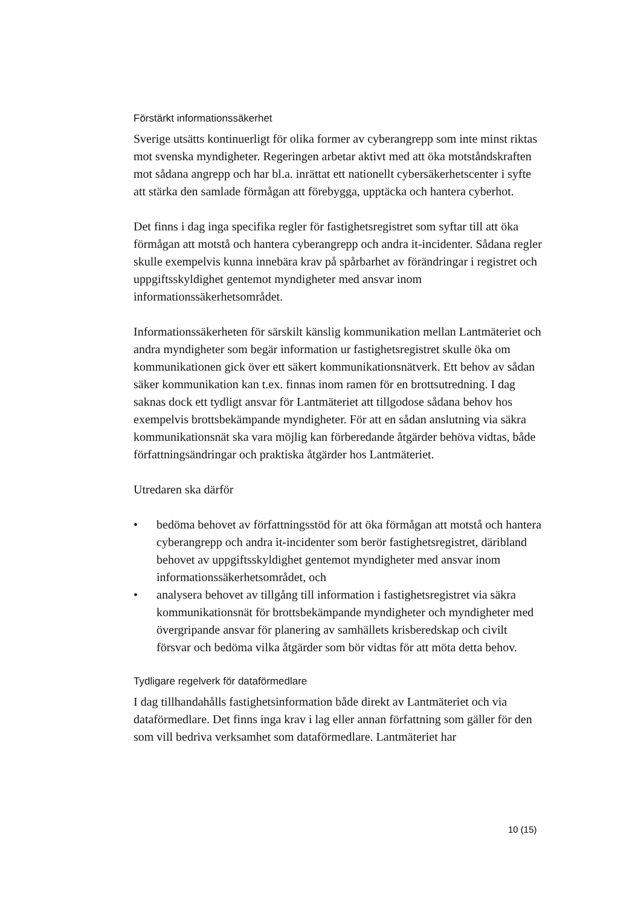Förstärkt informationssäkerhet
Sverige utsätts kontinuerligt för olika former av cyberangrepp som inte minst riktas mot svenska myndigheter. Regeringen arbetar aktivt med att öka motståndskraften mot sådana angrepp och har bl.a. inrättat ett nationellt cybersäkerhetscenter i syfte att stärka den samlade förmågan att förebygga, upptäcka och hantera cyberhot.
Det finns i dag inga specifika regler för fastighetsregistret som syftar till att öka förmågan att motstå och hantera cyberangrepp och andra it-incidenter. Sådana regler skulle exempelvis kunna innebära krav på spårbarhet av förändringar i registret och uppgiftsskyldighet gentemot myndigheter med ansvar inom informationssäkerhetsområdet.
Informationssäkerheten för särskilt känslig kommunikation mellan Lantmäteriet och andra myndigheter som begär information ur fastighetsregistret skulle öka om kommunikationen gick över ett säkert kommunikationsnätverk. Ett behov av sådan säker kommunikation kan t.ex. finnas inom ramen för en brottsutredning. I dag saknas dock ett tydligt ansvar för Lantmäteriet att tillgodose sådana behov hos exempelvis brottsbekämpande myndigheter. För att en sådan anslutning via säkra kommunikationsnät ska vara möjlig kan förberedande åtgärder behöva vidtas, både författningsändringar och praktiska åtgärder hos Lantmäteriet.
Utredaren ska därför
• bedöma behovet av författningsstöd för att öka förmågan att motstå och hantera cyberangrepp och andra it-incidenter som berör fastighetsregistret, däribland behovet av uppgiftsskyldighet gentemot myndigheter med ansvar inom informationssäkerhetsområdet, och
• analysera behovet av tillgång till information i fastighetsregistret via säkra kommunikationsnät för brottsbekämpande myndigheter och myndigheter med övergripande ansvar för planering av samhällets krisberedskap och civilt försvar och bedöma vilka åtgärder som bör vidtas för att möta detta behov.
Tydligare regelverk för dataförmedlare
I dag tillhandahålls fastighetsinformation både direkt av Lantmäteriet och via dataförmedlare. Det finns inga krav i lag eller annan författning som gäller för den som vill bedriva verksamhet som dataförmedlare. Lantmäteriet har
10 (15)